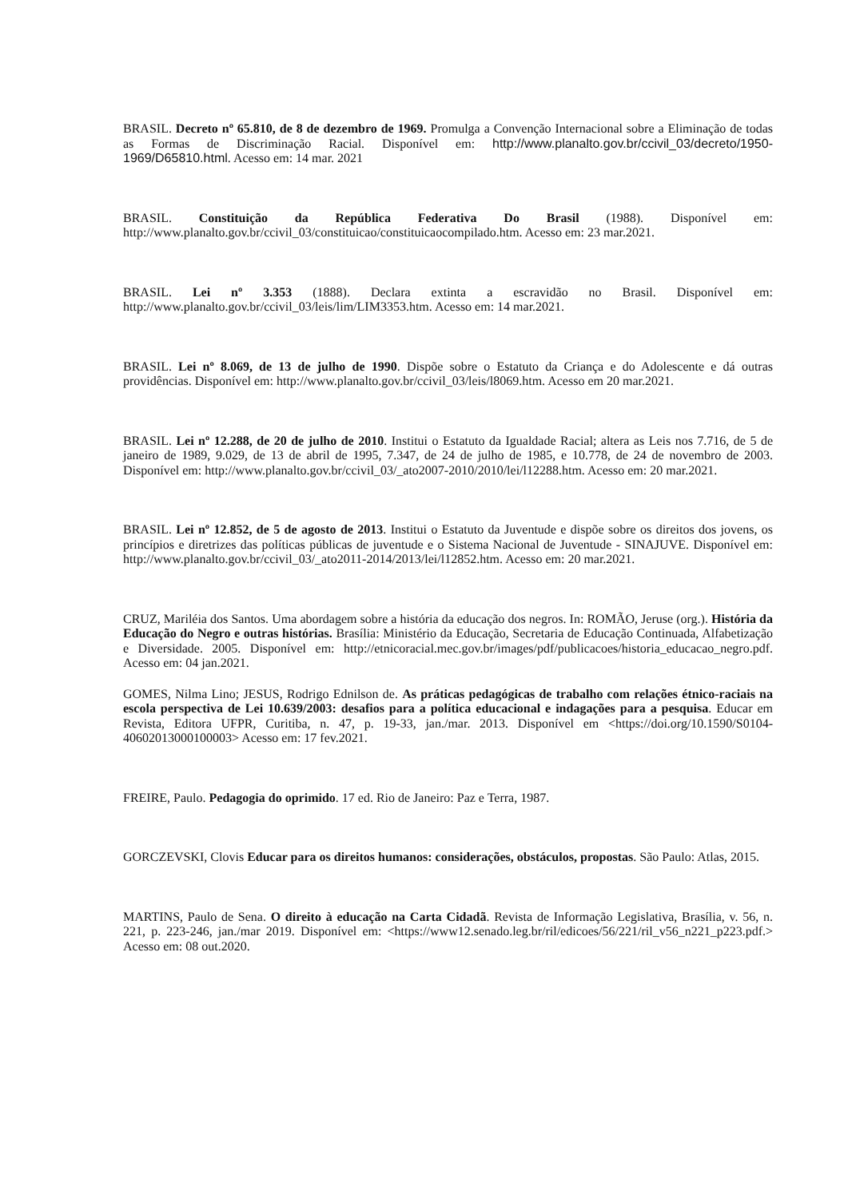BRASIL. Decreto nº 65.810, de 8 de dezembro de 1969. Promulga a Convenção Internacional sobre a Eliminação de todas as Formas de Discriminação Racial. Disponível em: http://www.planalto.gov.br/ccivil_03/decreto/1950-1969/D65810.html. Acesso em: 14 mar. 2021
BRASIL. Constituição da República Federativa Do Brasil (1988). Disponível em: http://www.planalto.gov.br/ccivil_03/constituicao/constituicaocompilado.htm. Acesso em: 23 mar.2021.
BRASIL. Lei nº 3.353 (1888). Declara extinta a escravidão no Brasil. Disponível em: http://www.planalto.gov.br/ccivil_03/leis/lim/LIM3353.htm. Acesso em: 14 mar.2021.
BRASIL. Lei nº 8.069, de 13 de julho de 1990. Dispõe sobre o Estatuto da Criança e do Adolescente e dá outras providências. Disponível em: http://www.planalto.gov.br/ccivil_03/leis/l8069.htm. Acesso em 20 mar.2021.
BRASIL. Lei nº 12.288, de 20 de julho de 2010. Institui o Estatuto da Igualdade Racial; altera as Leis nos 7.716, de 5 de janeiro de 1989, 9.029, de 13 de abril de 1995, 7.347, de 24 de julho de 1985, e 10.778, de 24 de novembro de 2003. Disponível em: http://www.planalto.gov.br/ccivil_03/_ato2007-2010/2010/lei/l12288.htm. Acesso em: 20 mar.2021.
BRASIL. Lei nº 12.852, de 5 de agosto de 2013. Institui o Estatuto da Juventude e dispõe sobre os direitos dos jovens, os princípios e diretrizes das políticas públicas de juventude e o Sistema Nacional de Juventude - SINAJUVE. Disponível em: http://www.planalto.gov.br/ccivil_03/_ato2011-2014/2013/lei/l12852.htm. Acesso em: 20 mar.2021.
CRUZ, Mariléia dos Santos. Uma abordagem sobre a história da educação dos negros. In: ROMÃO, Jeruse (org.). História da Educação do Negro e outras histórias. Brasília: Ministério da Educação, Secretaria de Educação Continuada, Alfabetização e Diversidade. 2005. Disponível em: http://etnicoracial.mec.gov.br/images/pdf/publicacoes/historia_educacao_negro.pdf. Acesso em: 04 jan.2021.
GOMES, Nilma Lino; JESUS, Rodrigo Ednilson de. As práticas pedagógicas de trabalho com relações étnico-raciais na escola perspectiva de Lei 10.639/2003: desafios para a política educacional e indagações para a pesquisa. Educar em Revista, Editora UFPR, Curitiba, n. 47, p. 19-33, jan./mar. 2013. Disponível em <https://doi.org/10.1590/S0104-40602013000100003> Acesso em: 17 fev.2021.
FREIRE, Paulo. Pedagogia do oprimido. 17 ed. Rio de Janeiro: Paz e Terra, 1987.
GORCZEVSKI, Clovis Educar para os direitos humanos: considerações, obstáculos, propostas. São Paulo: Atlas, 2015.
MARTINS, Paulo de Sena. O direito à educação na Carta Cidadã. Revista de Informação Legislativa, Brasília, v. 56, n. 221, p. 223-246, jan./mar 2019. Disponível em: <https://www12.senado.leg.br/ril/edicoes/56/221/ril_v56_n221_p223.pdf.> Acesso em: 08 out.2020.